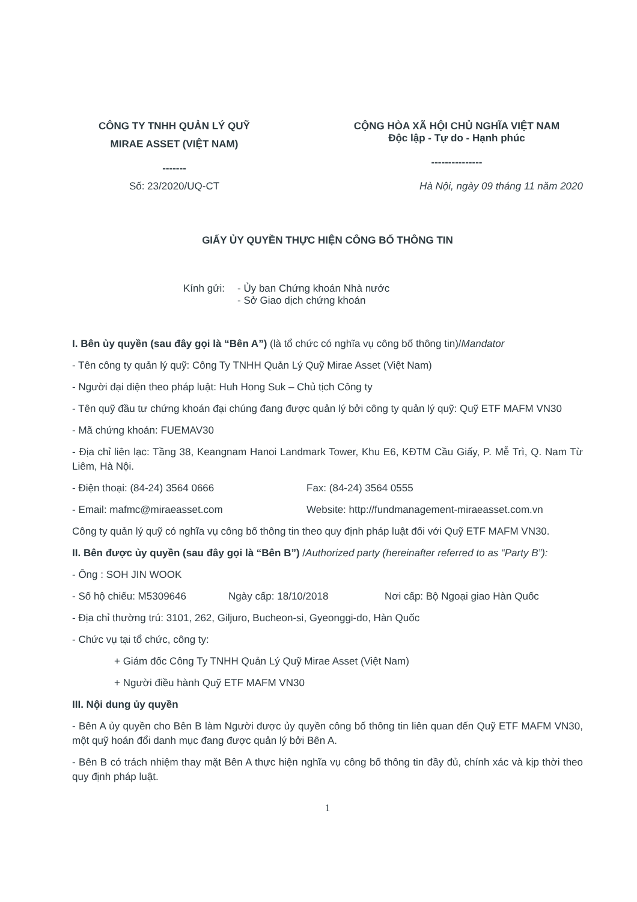CÔNG TY TNHH QUẢN LÝ QUỸ
MIRAE ASSET (VIỆT NAM)
-------
Số: 23/2020/UQ-CT
CỘNG HÒA XÃ HỘI CHỦ NGHĨA VIỆT NAM
Độc lập - Tự do - Hạnh phúc
---------------
Hà Nội, ngày 09 tháng 11 năm 2020
GIẤY ỦY QUYỀN THỰC HIỆN CÔNG BỐ THÔNG TIN
Kính gửi:
- Ủy ban Chứng khoán Nhà nước
- Sở Giao dịch chứng khoán
I. Bên ủy quyền (sau đây gọi là “Bên A”) (là tổ chức có nghĩa vụ công bố thông tin)/Mandator
- Tên công ty quản lý quỹ: Công Ty TNHH Quản Lý Quỹ Mirae Asset (Việt Nam)
- Người đại diện theo pháp luật: Huh Hong Suk – Chủ tịch Công ty
- Tên quỹ đầu tư chứng khoán đại chúng đang được quản lý bởi công ty quản lý quỹ: Quỹ ETF MAFM VN30
- Mã chứng khoán: FUEMAV30
- Địa chỉ liên lạc: Tầng 38, Keangnam Hanoi Landmark Tower, Khu E6, KĐTM Cầu Giấy, P. Mễ Trì, Q. Nam Từ Liêm, Hà Nội.
- Điện thoại: (84-24) 3564 0666 Fax: (84-24) 3564 0555
- Email: mafmc@miraeasset.com Website: http://fundmanagement-miraeasset.com.vn
Công ty quản lý quỹ có nghĩa vụ công bố thông tin theo quy định pháp luật đối với Quỹ ETF MAFM VN30.
II. Bên được ủy quyền (sau đây gọi là “Bên B”) /Authorized party (hereinafter referred to as “Party B”):
- Ông : SOH JIN WOOK
- Số hộ chiếu: M5309646 Ngày cấp: 18/10/2018 Nơi cấp: Bộ Ngoại giao Hàn Quốc
- Địa chỉ thường trú: 3101, 262, Giljuro, Bucheon-si, Gyeonggi-do, Hàn Quốc
- Chức vụ tại tổ chức, công ty:
+ Giám đốc Công Ty TNHH Quản Lý Quỹ Mirae Asset (Việt Nam)
+ Người điều hành Quỹ ETF MAFM VN30
III. Nội dung ủy quyền
- Bên A ủy quyền cho Bên B làm Người được ủy quyền công bố thông tin liên quan đến Quỹ ETF MAFM VN30, một quỹ hoán đổi danh mục đang được quản lý bởi Bên A.
- Bên B có trách nhiệm thay mặt Bên A thực hiện nghĩa vụ công bố thông tin đầy đủ, chính xác và kịp thời theo quy định pháp luật.
1